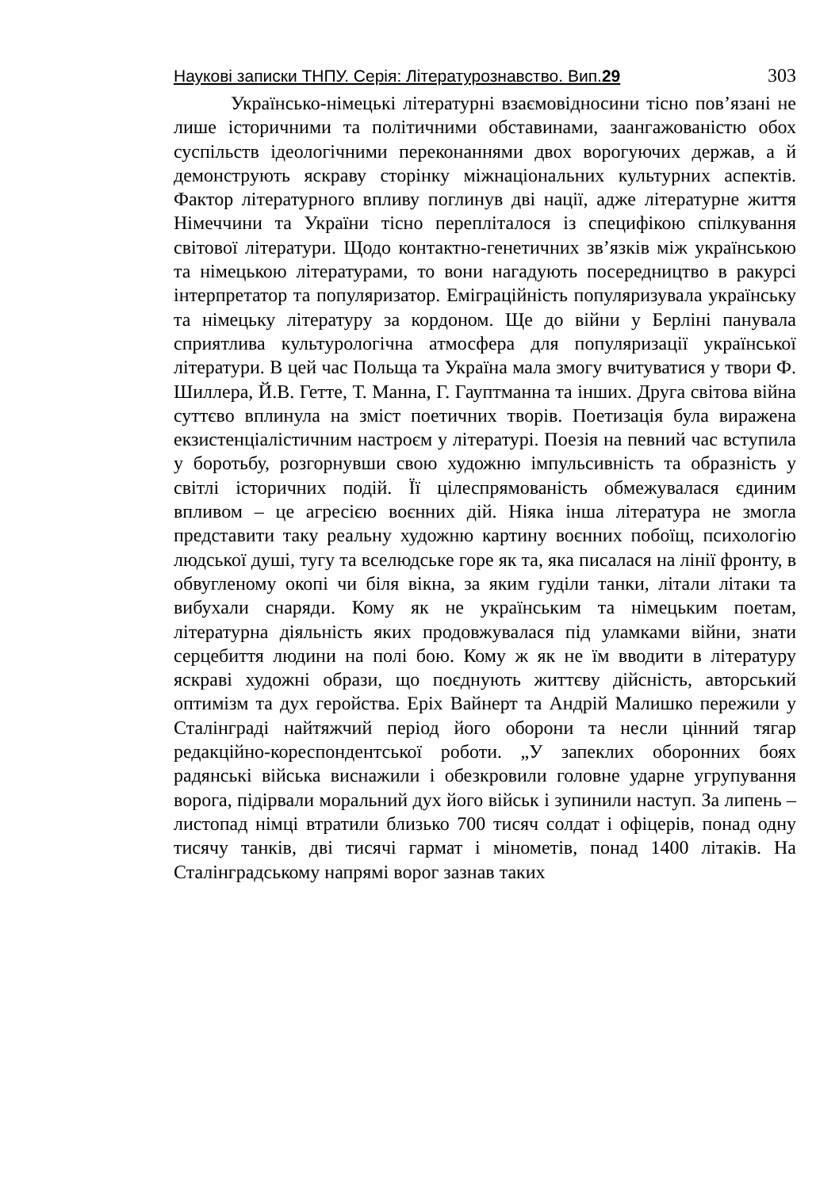Наукові записки ТНПУ. Серія: Літературознавство. Вип.29 303
Українсько-німецькі літературні взаємовідносини тісно пов’язані не лише історичними та політичними обставинами, заангажованістю обох суспільств ідеологічними переконаннями двох ворогуючих держав, а й демонструють яскраву сторінку міжнаціональних культурних аспектів. Фактор літературного впливу поглинув дві нації, адже літературне життя Німеччини та України тісно переплiталося із специфікою спілкування світової літератури. Щодо контактно-генетичних зв’язків між українською та німецькою літературами, то вони нагадують посередництво в ракурсі інтерпретатор та популяризатор. Еміграційність популяризувала українську та німецьку літературу за кордоном. Ще до війни у Берліні панувала сприятлива культурологічна атмосфера для популяризації української літератури. В цей час Польща та Україна мала змогу вчитуватися у твори Ф. Шиллера, Й.В. Гетте, Т. Манна, Г. Гауптманна та інших. Друга світова війна суттєво вплинула на зміст поетичних творів. Поетизація була виражена екзистенціалістичним настроєм у літературі. Поезія на певний час вступила у боротьбу, розгорнувши свою художню імпульсивність та образність у світлі історичних подій. Її цілеспрямованість обмежувалася єдиним впливом – це агресією воєнних дій. Ніяка інша література не змогла представити таку реальну художню картину воєнних побоїщ, психологію людської душі, тугу та вселюдське горе як та, яка писалася на лінії фронту, в обвугленому окопі чи біля вікна, за яким гуділи танки, літали літаки та вибухали снаряди. Кому як не українським та німецьким поетам, літературна діяльність яких продовжувалася під уламками війни, знати серцебиття людини на полі бою. Кому ж як не їм вводити в літературу яскраві художні образи, що поєднують життєву дійсність, авторський оптимізм та дух геройства. Еріх Вайнерт та Андрій Малишко пережили у Сталінграді найтяжчий період його оборони та несли цінний тягар редакційно-кореспондентської роботи. „У запеклих оборонних боях радянські війська виснажили і обезкровили головне ударне угрупування ворога, підірвали моральний дух його військ і зупинили наступ. За липень – листопад німці втратили близько 700 тисяч солдат і офіцерів, понад одну тисячу танків, дві тисячі гармат і мінометів, понад 1400 літаків. На Сталінградському напрямі ворог зазнав таких